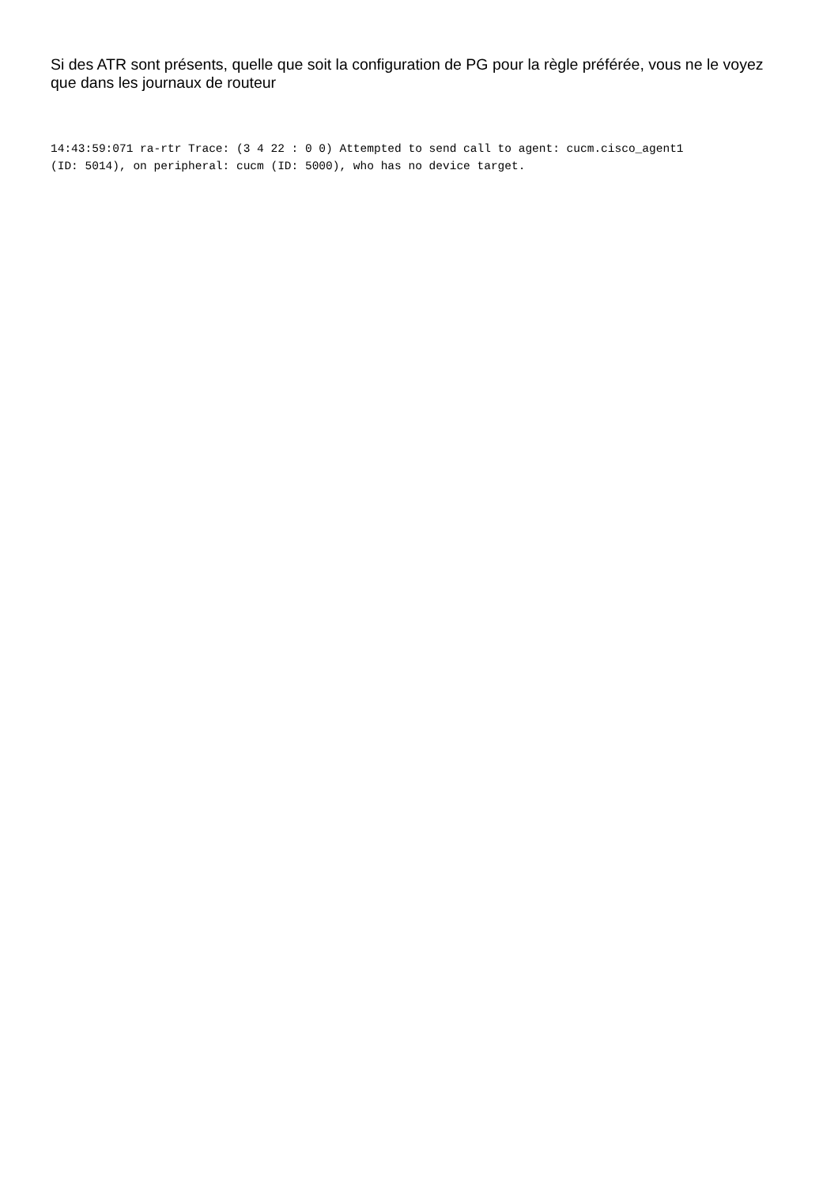Si des ATR sont présents, quelle que soit la configuration de PG pour la règle préférée, vous ne le voyez que dans les journaux de routeur
14:43:59:071 ra-rtr Trace: (3 4 22 : 0 0) Attempted to send call to agent: cucm.cisco_agent1
(ID: 5014), on peripheral: cucm (ID: 5000), who has no device target.